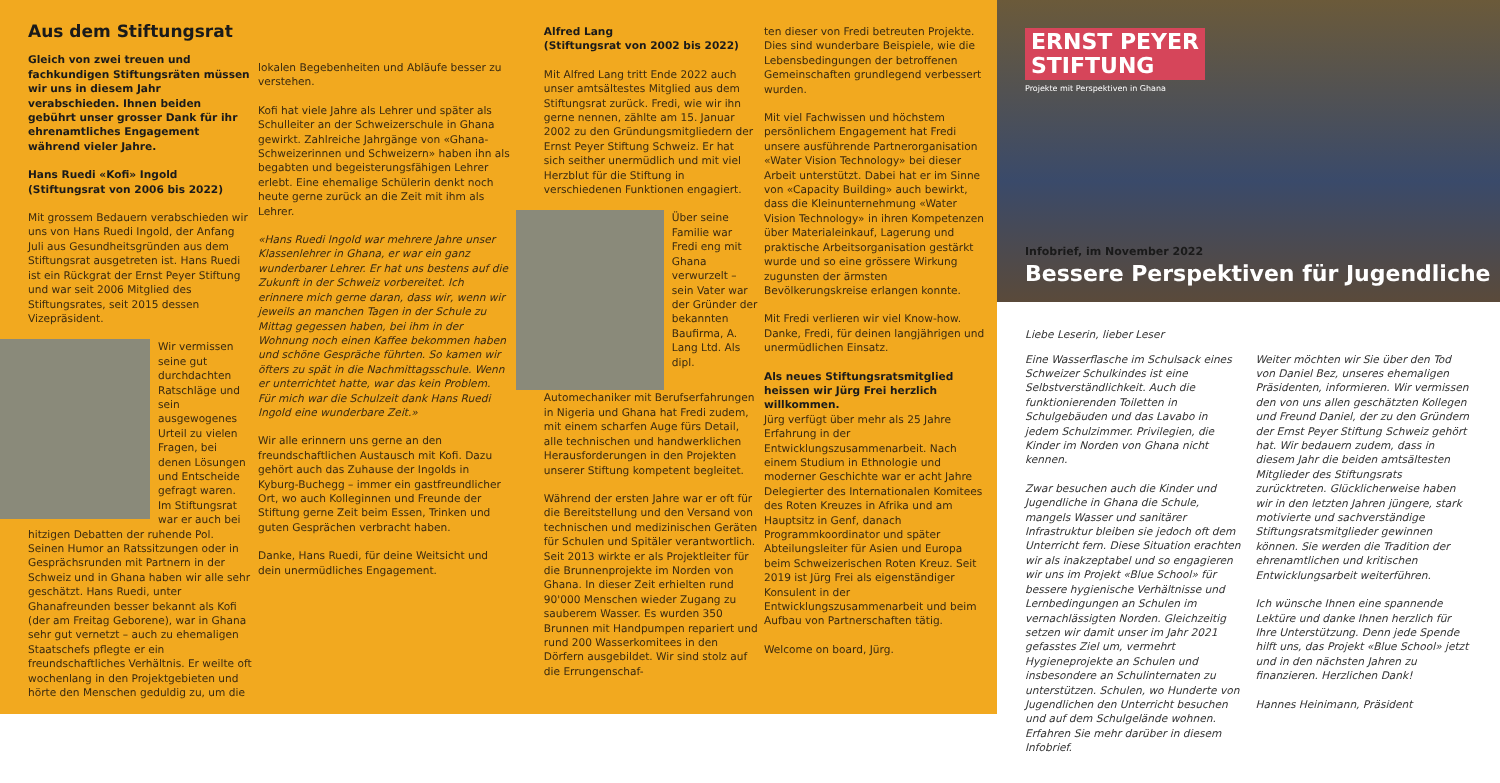Aus dem Stiftungsrat
Gleich von zwei treuen und fachkundigen Stiftungsräten müssen wir uns in diesem Jahr verabschieden. Ihnen beiden gebührt unser grosser Dank für ihr ehrenamtliches Engagement während vieler Jahre.
Hans Ruedi «Kofi» Ingold
(Stiftungsrat von 2006 bis 2022)
Mit grossem Bedauern verabschieden wir uns von Hans Ruedi Ingold, der Anfang Juli aus Gesundheitsgründen aus dem Stiftungsrat ausgetreten ist. Hans Ruedi ist ein Rückgrat der Ernst Peyer Stiftung und war seit 2006 Mitglied des Stiftungsrates, seit 2015 dessen Vizepräsident.
Wir vermissen seine gut durchdachten Ratschläge und sein ausgewogenes Urteil zu vielen Fragen, bei denen Lösungen und Entscheide gefragt waren. Im Stiftungsrat war er auch bei hitzigen Debatten der ruhende Pol. Seinen Humor an Ratssitzungen oder in Gesprächsrunden mit Partnern in der Schweiz und in Ghana haben wir alle sehr geschätzt. Hans Ruedi, unter Ghanafreunden besser bekannt als Kofi (der am Freitag Geborene), war in Ghana sehr gut vernetzt – auch zu ehemaligen Staatschefs pflegte er ein freundschaftliches Verhältnis. Er weilte oft wochenlang in den Projektgebieten und hörte den Menschen geduldig zu, um die
lokalen Begebenheiten und Abläufe besser zu verstehen.
Kofi hat viele Jahre als Lehrer und später als Schulleiter an der Schweizerschule in Ghana gewirkt. Zahlreiche Jahrgänge von «Ghana-Schweizerinnen und Schweizern» haben ihn als begabten und begeisterungsfähigen Lehrer erlebt. Eine ehemalige Schülerin denkt noch heute gerne zurück an die Zeit mit ihm als Lehrer.
«Hans Ruedi Ingold war mehrere Jahre unser Klassenlehrer in Ghana, er war ein ganz wunderbarer Lehrer. Er hat uns bestens auf die Zukunft in der Schweiz vorbereitet. Ich erinnere mich gerne daran, dass wir, wenn wir jeweils an manchen Tagen in der Schule zu Mittag gegessen haben, bei ihm in der Wohnung noch einen Kaffee bekommen haben und schöne Gespräche führten. So kamen wir öfters zu spät in die Nachmittagsschule. Wenn er unterrichtet hatte, war das kein Problem. Für mich war die Schulzeit dank Hans Ruedi Ingold eine wunderbare Zeit.»
Wir alle erinnern uns gerne an den freundschaftlichen Austausch mit Kofi. Dazu gehört auch das Zuhause der Ingolds in Kyburg-Buchegg – immer ein gastfreundlicher Ort, wo auch Kolleginnen und Freunde der Stiftung gerne Zeit beim Essen, Trinken und guten Gesprächen verbracht haben.
Danke, Hans Ruedi, für deine Weitsicht und dein unermüdliches Engagement.
Alfred Lang
(Stiftungsrat von 2002 bis 2022)
Mit Alfred Lang tritt Ende 2022 auch unser amtsältestes Mitglied aus dem Stiftungsrat zurück. Fredi, wie wir ihn gerne nennen, zählte am 15. Januar 2002 zu den Gründungsmitgliedern der Ernst Peyer Stiftung Schweiz. Er hat sich seither unermüdlich und mit viel Herzblut für die Stiftung in verschiedenen Funktionen engagiert.
Über seine Familie war Fredi eng mit Ghana verwurzelt – sein Vater war der Gründer der bekannten Baufirma, A. Lang Ltd. Als dipl. Automechaniker mit Berufserfahrungen in Nigeria und Ghana hat Fredi zudem, mit einem scharfen Auge fürs Detail, alle technischen und handwerklichen Herausforderungen in den Projekten unserer Stiftung kompetent begleitet.
Während der ersten Jahre war er oft für die Bereitstellung und den Versand von technischen und medizinischen Geräten für Schulen und Spitäler verantwortlich. Seit 2013 wirkte er als Projektleiter für die Brunnenprojekte im Norden von Ghana. In dieser Zeit erhielten rund 90'000 Menschen wieder Zugang zu sauberem Wasser. Es wurden 350 Brunnen mit Handpumpen repariert und rund 200 Wasserkomitees in den Dörfern ausgebildet. Wir sind stolz auf die Errungenschaf-
ten dieser von Fredi betreuten Projekte. Dies sind wunderbare Beispiele, wie die Lebensbedingungen der betroffenen Gemeinschaften grundlegend verbessert wurden.
Mit viel Fachwissen und höchstem persönlichem Engagement hat Fredi unsere ausführende Partnerorganisation «Water Vision Technology» bei dieser Arbeit unterstützt. Dabei hat er im Sinne von «Capacity Building» auch bewirkt, dass die Kleinunternehmung «Water Vision Technology» in ihren Kompetenzen über Materialeinkauf, Lagerung und praktische Arbeitsorganisation gestärkt wurde und so eine grössere Wirkung zugunsten der ärmsten Bevölkerungskreise erlangen konnte.
Mit Fredi verlieren wir viel Know-how. Danke, Fredi, für deinen langjährigen und unermüdlichen Einsatz.
Als neues Stiftungsratsmitglied heissen wir Jürg Frei herzlich willkommen.
Jürg verfügt über mehr als 25 Jahre Erfahrung in der Entwicklungszusammenarbeit. Nach einem Studium in Ethnologie und moderner Geschichte war er acht Jahre Delegierter des Internationalen Komitees des Roten Kreuzes in Afrika und am Hauptsitz in Genf, danach Programmkoordinator und später Abteilungsleiter für Asien und Europa beim Schweizerischen Roten Kreuz. Seit 2019 ist Jürg Frei als eigenständiger Konsulent in der Entwicklungszusammenarbeit und beim Aufbau von Partnerschaften tätig.
Welcome on board, Jürg.
ERNST PEYER
STIFTUNG
Projekte mit Perspektiven in Ghana
Infobrief, im November 2022
Bessere Perspektiven für Jugendliche
Liebe Leserin, lieber Leser
Eine Wasserflasche im Schulsack eines Schweizer Schulkindes ist eine Selbstverständlichkeit. Auch die funktionierenden Toiletten in Schulgebäuden und das Lavabo in jedem Schulzimmer. Privilegien, die Kinder im Norden von Ghana nicht kennen.
Zwar besuchen auch die Kinder und Jugendliche in Ghana die Schule, mangels Wasser und sanitärer Infrastruktur bleiben sie jedoch oft dem Unterricht fern. Diese Situation erachten wir als inakzeptabel und so engagieren wir uns im Projekt «Blue School» für bessere hygienische Verhältnisse und Lernbedingungen an Schulen im vernachlässigten Norden. Gleichzeitig setzen wir damit unser im Jahr 2021 gefasstes Ziel um, vermehrt Hygieneprojekte an Schulen und insbesondere an Schulinternaten zu unterstützen. Schulen, wo Hunderte von Jugendlichen den Unterricht besuchen und auf dem Schulgelände wohnen. Erfahren Sie mehr darüber in diesem Infobrief.
Weiter möchten wir Sie über den Tod von Daniel Bez, unseres ehemaligen Präsidenten, informieren. Wir vermissen den von uns allen geschätzten Kollegen und Freund Daniel, der zu den Gründern der Ernst Peyer Stiftung Schweiz gehört hat. Wir bedauern zudem, dass in diesem Jahr die beiden amtsältesten Mitglieder des Stiftungsrats zurücktreten. Glücklicherweise haben wir in den letzten Jahren jüngere, stark motivierte und sachverständige Stiftungsratsmitglieder gewinnen können. Sie werden die Tradition der ehrenamtlichen und kritischen Entwicklungsarbeit weiterführen.
Ich wünsche Ihnen eine spannende Lektüre und danke Ihnen herzlich für Ihre Unterstützung. Denn jede Spende hilft uns, das Projekt «Blue School» jetzt und in den nächsten Jahren zu finanzieren. Herzlichen Dank!
Hannes Heinimann, Präsident